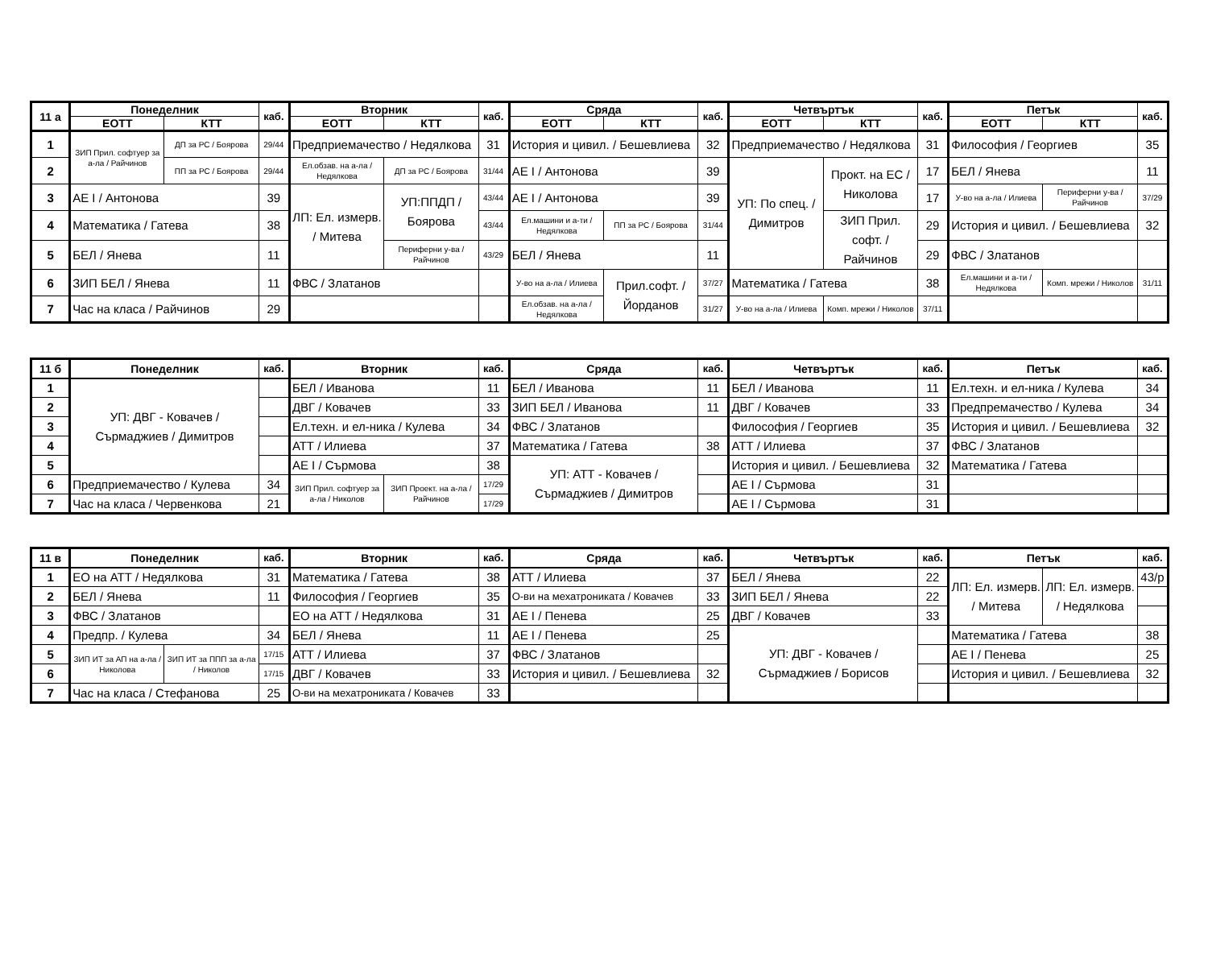| 11 а | Понеделник | | каб. | Вторник | | каб. | Сряда | | каб. | Четвъртък | | каб. | Петък | | каб. |
| --- | --- | --- | --- | --- | --- | --- | --- | --- | --- | --- | --- | --- | --- | --- | --- |
| | ЕОТТ | КТТ | | ЕОТТ | КТТ | | ЕОТТ | КТТ | | ЕОТТ | КТТ | | ЕОТТ | КТТ | |
| 1 | ЗИП Прил. софтуер за а-ла / Райчинов | ДП за РС / Боярова | 29/44 | Предприемачество / Недялкова | | 31 | История и цивил. / Бешевлиева | | 32 | Предприемачество / Недялкова | | 31 | Философия / Георгиев | | 35 |
| 2 | | ПП за РС / Боярова | 29/44 | Ел.обзав. на а-ла / Недялкова | ДП за РС / Боярова | 31/44 | АЕ I / Антонова | | 39 | УП: По спец. / Димитров | Прокт. на ЕС / Николова | 17 | БЕЛ / Янева | | 11 |
| 3 | АЕ I / Антонова | | 39 | ЛП: Ел. измерв. / Митева | УП:ППДП / Боярова | 43/44 | АЕ I / Антонова | | 39 | | | 17 | У-во на а-ла / Илиева | Периферни у-ва / Райчинов | 37/29 |
| 4 | Математика / Гатева | | 38 | | | 43/44 | Ел.машини и а-ти / Недялкова | ПП за РС / Боярова | 31/44 | | ЗИП Прил. софт. / Райчинов | 29 | История и цивил. / Бешевлиева | | 32 |
| 5 | БЕЛ / Янева | | 11 | | Периферни у-ва / Райчинов | 43/29 | БЕЛ / Янева | | 11 | | | 29 | ФВС / Златанов | | |
| 6 | ЗИП БЕЛ / Янева | | 11 | ФВС / Златанов | | | У-во на а-ла / Илиева | Прил.софт. / Йорданов | 37/27 | Математика / Гатева | | 38 | Ел.машини и а-ти / Недялкова | Комп. мрежи / Николов | 31/11 |
| 7 | Час на класа / Райчинов | | 29 | | | | Ел.обзав. на а-ла / Недялкова | | 31/27 | У-во на а-ла / Илиева | Комп. мрежи / Николов | 37/11 | | | |
| 11 б | Понеделник | каб. | Вторник | | каб. | Сряда | каб. | Четвъртък | каб. | Петък | каб. |
| --- | --- | --- | --- | --- | --- | --- | --- | --- | --- | --- | --- |
| 1 | УП: ДВГ - Ковачев / Сърмаджиев / Димитров | | БЕЛ / Иванова | | 11 | БЕЛ / Иванова | 11 | БЕЛ / Иванова | 11 | Ел.техн. и ел-ника / Кулева | 34 |
| 2 | | | ДВГ / Ковачев | | 33 | ЗИП БЕЛ / Иванова | 11 | ДВГ / Ковачев | 33 | Предпремачество / Кулева | 34 |
| 3 | | | Ел.техн. и ел-ника / Кулева | | 34 | ФВС / Златанов | | Философия / Георгиев | 35 | История и цивил. / Бешевлиева | 32 |
| 4 | | | АТТ / Илиева | | 37 | Математика / Гатева | 38 | АТТ / Илиева | 37 | ФВС / Златанов | |
| 5 | | | АЕ I / Сърмова | | 38 | УП: АТТ - Ковачев / Сърмаджиев / Димитров | | История и цивил. / Бешевлиева | 32 | Математика / Гатева | |
| 6 | Предприемачество / Кулева | 34 | ЗИП Прил. софтуер за а-ла / Николов | ЗИП Проект. на а-ла / Райчинов | 17/29 | | | АЕ I / Сърмова | 31 | | |
| 7 | Час на класа / Червенкова | 21 | | | 17/29 | | | АЕ I / Сърмова | 31 | | |
| 11 в | Понеделник | | каб. | Вторник | каб. | Сряда | каб. | Четвъртък | каб. | Петък | | каб. |
| --- | --- | --- | --- | --- | --- | --- | --- | --- | --- | --- | --- | --- |
| 1 | ЕО на АТТ / Недялкова | | 31 | Математика / Гатева | 38 | АТТ / Илиева | 37 | БЕЛ / Янева | 22 | ЛП: Ел. измерв. / Митева | ЛП: Ел. измерв. / Недялкова | 43/р |
| 2 | БЕЛ / Янева | | 11 | Философия / Георгиев | 35 | О-ви на мехатрониката / Ковачев | 33 | ЗИП БЕЛ / Янева | 22 | | | |
| 3 | ФВС / Златанов | | | ЕО на АТТ / Недялкова | 31 | АЕ I / Пенева | 25 | ДВГ / Ковачев | 33 | | | |
| 4 | Предпр. / Кулева | | 34 | БЕЛ / Янева | 11 | АЕ I / Пенева | 25 | УП: ДВГ - Ковачев / Сърмаджиев / Борисов | | Математика / Гатева | | 38 |
| 5 | ЗИП ИТ за АП на а-ла / Николова | ЗИП ИТ за ППП за а-ла / Николов | 17/15 | АТТ / Илиева | 37 | ФВС / Златанов | | | | АЕ I / Пенева | | 25 |
| 6 | | | 17/15 | ДВГ / Ковачев | 33 | История и цивил. / Бешевлиева | 32 | | | История и цивил. / Бешевлиева | | 32 |
| 7 | Час на класа / Стефанова | | 25 | О-ви на мехатрониката / Ковачев | 33 | | | | | | | |